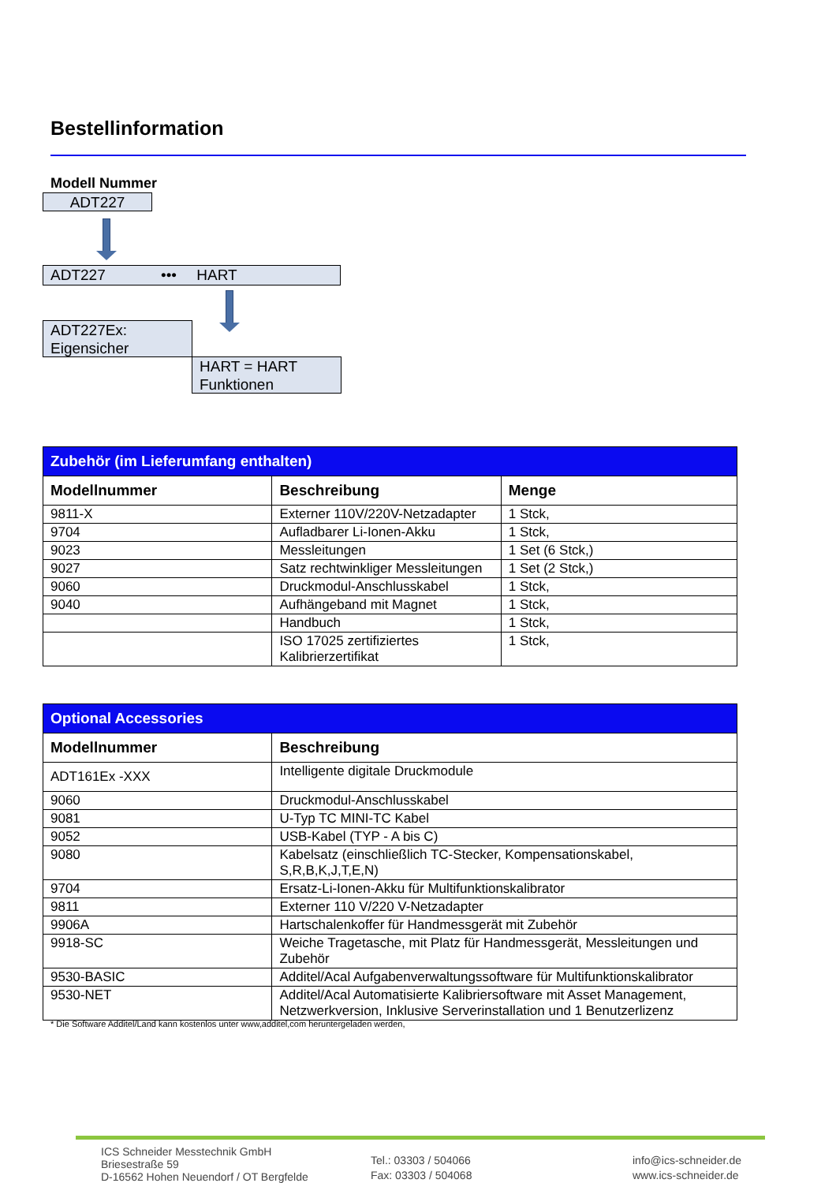Bestellinformation
Modell Nummer
ADT227
ADT227 ••• HART
ADT227Ex:
Eigensicher
HART = HART
Funktionen
| Zubehör (im Lieferumfang enthalten) | | |
| Modellnummer | Beschreibung | Menge |
| 9811-X | Externer 110V/220V-Netzadapter | 1 Stck, |
| 9704 | Aufladbarer Li-Ionen-Akku | 1 Stck, |
| 9023 | Messleitungen | 1 Set (6 Stck,) |
| 9027 | Satz rechtwinkliger Messleitungen | 1 Set (2 Stck,) |
| 9060 | Druckmodul-Anschlusskabel | 1 Stck, |
| 9040 | Aufhängeband mit Magnet | 1 Stck, |
| | Handbuch | 1 Stck, |
| | ISO 17025 zertifiziertes Kalibrierzertifikat | 1 Stck, |
| Optional Accessories | |
| Modellnummer | Beschreibung |
| ADT161Ex -XXX | Intelligente digitale Druckmodule |
| 9060 | Druckmodul-Anschlusskabel |
| 9081 | U-Typ TC MINI-TC Kabel |
| 9052 | USB-Kabel (TYP - A bis C) |
| 9080 | Kabelsatz (einschließlich TC-Stecker, Kompensationskabel, S,R,B,K,J,T,E,N) |
| 9704 | Ersatz-Li-Ionen-Akku für Multifunktionskalibrator |
| 9811 | Externer 110 V/220 V-Netzadapter |
| 9906A | Hartschalenkoffer für Handmessgerät mit Zubehör |
| 9918-SC | Weiche Tragetasche, mit Platz für Handmessgerät, Messleitungen und Zubehör |
| 9530-BASIC | Additel/Acal Aufgabenverwaltungssoftware für Multifunktionskalibrator |
| 9530-NET | Additel/Acal Automatisierte Kalibriersoftware mit Asset Management, Netzwerkversion, Inklusive Serverinstallation und 1 Benutzerlizenz |
* Die Software Additel/Land kann kostenlos unter www,additel,com heruntergeladen werden,
ICS Schneider Messtechnik GmbH
Briesestraße 59
D-16562 Hohen Neuendorf / OT Bergfelde
Tel.: 03303 / 504066
Fax: 03303 / 504068
info@ics-schneider.de
www.ics-schneider.de